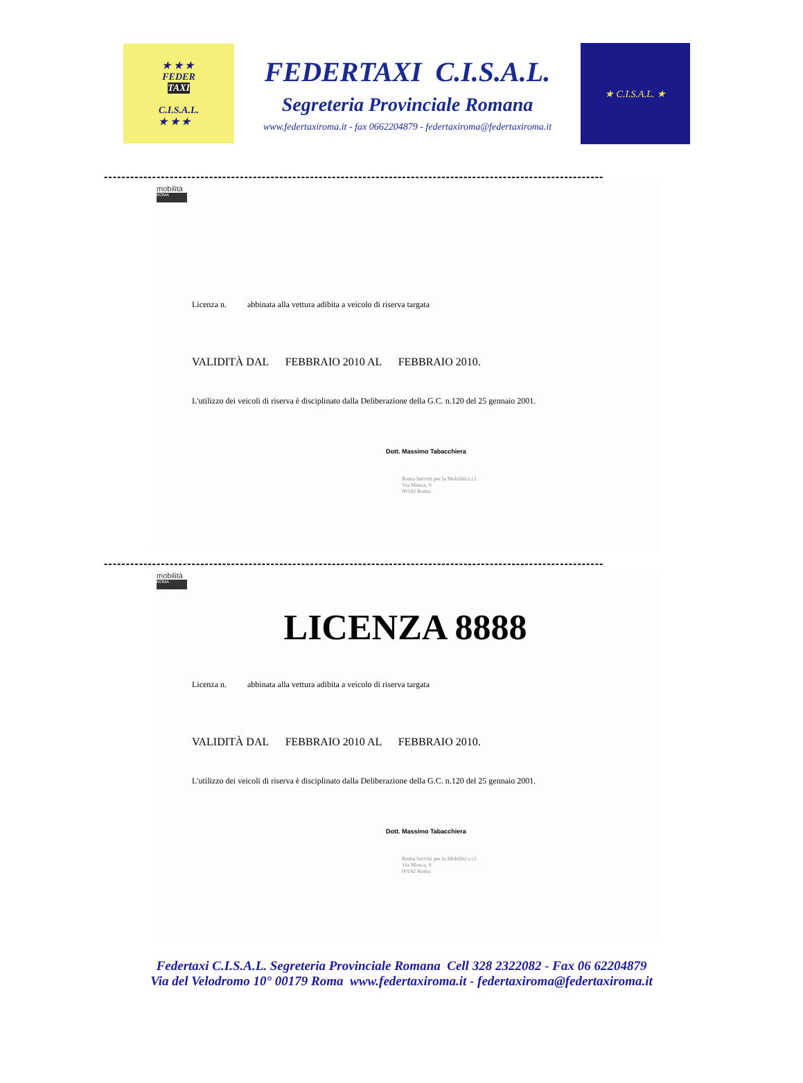★ ★ ★
FEDER
TAXI
C.I.S.A.L.
★ ★ ★
FEDERTAXI C.I.S.A.L.
Segreteria Provinciale Romana
www.federtaxiroma.it - fax 0662204879 - federtaxiroma@federtaxiroma.it
★ C.I.S.A.L. ★
------------------------------------------------------------------------------------------------------------------
mobilità
ROMA
Licenza n. abbinata alla vettura adibita a veicolo di riserva targata
VALIDITÀ DAL FEBBRAIO 2010 AL FEBBRAIO 2010.
L'utilizzo dei veicoli di riserva è disciplinato dalla Deliberazione della G.C. n.120 del 25 gennaio 2001.
Dott. Massimo Tabacchiera
Roma Servizi per la Mobilità s.r.l.
Via Mosca, 9
00142 Roma
------------------------------------------------------------------------------------------------------------------
mobilità
ROMA
LICENZA 8888
Licenza n. abbinata alla vettura adibita a veicolo di riserva targata
VALIDITÀ DAL FEBBRAIO 2010 AL FEBBRAIO 2010.
L'utilizzo dei veicoli di riserva è disciplinato dalla Deliberazione della G.C. n.120 del 25 gennaio 2001.
Dott. Massimo Tabacchiera
Roma Servizi per la Mobilità s.r.l.
Via Mosca, 9
00142 Roma
Federtaxi C.I.S.A.L. Segreteria Provinciale Romana Cell 328 2322082 - Fax 06 62204879
Via del Velodromo 10° 00179 Roma www.federtaxiroma.it - federtaxiroma@federtaxiroma.it